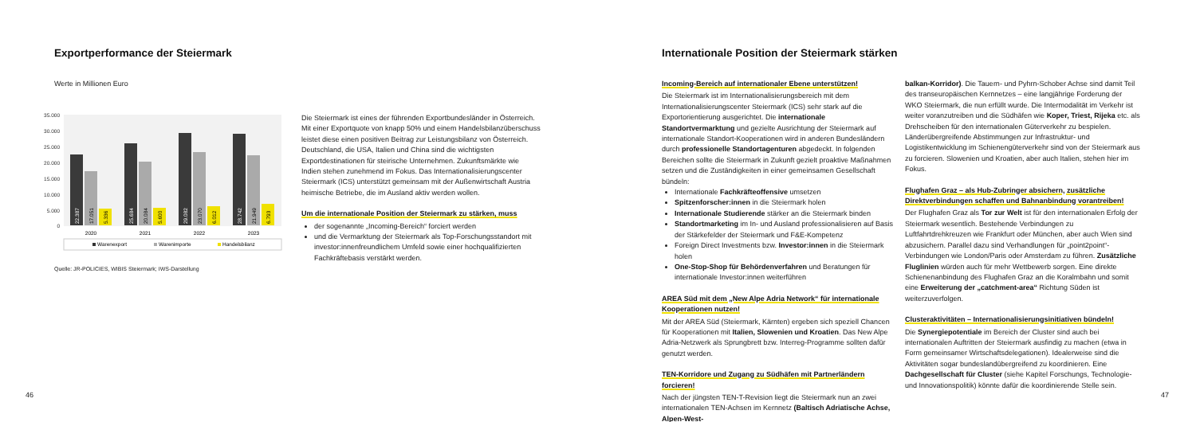Exportperformance der Steiermark
Werte in Millionen Euro
35.000
30.000
25.000
20.000
15.000
10.000
5.000
0
22.387
17.051
5.336
25.684
20.084
5.600
29.082
23.070
6.012
28.742
21.949
6.793
2020
2021
2022
2023
Warenexport
Warenimporte
Handelsbilanz
Quelle: JR-POLICIES, WIBIS Steiermark; IWS-Darstellung
Die Steiermark ist eines der führenden Exportbundesländer in Österreich. Mit einer Exportquote von knapp 50% und einem Handelsbilanzüberschuss leistet diese einen positiven Beitrag zur Leistungsbilanz von Österreich. Deutschland, die USA, Italien und China sind die wichtigsten Exportdestinationen für steirische Unternehmen. Zukunftsmärkte wie Indien stehen zunehmend im Fokus. Das Internationalisierungscenter Steiermark (ICS) unterstützt gemeinsam mit der Außenwirtschaft Austria heimische Betriebe, die im Ausland aktiv werden wollen.
Um die internationale Position der Steiermark zu stärken, muss
der sogenannte „Incoming-Bereich“ forciert werden
und die Vermarktung der Steiermark als Top-Forschungsstandort mit investor:innenfreundlichem Umfeld sowie einer hochqualifizierten Fachkräftebasis verstärkt werden.
46
Internationale Position der Steiermark stärken
Incoming-Bereich auf internationaler Ebene unterstützen!
Die Steiermark ist im Internationalisierungsbereich mit dem Internationalisierungscenter Steiermark (ICS) sehr stark auf die Exportorientierung ausgerichtet. Die internationale Standortvermarktung und gezielte Ausrichtung der Steiermark auf internationale Standort-Kooperationen wird in anderen Bundesländern durch professionelle Standortagenturen abgedeckt. In folgenden Bereichen sollte die Steiermark in Zukunft gezielt proaktive Maßnahmen setzen und die Zuständigkeiten in einer gemeinsamen Gesellschaft bündeln:
Internationale Fachkräfteoffensive umsetzen
Spitzenforscher:innen in die Steiermark holen
Internationale Studierende stärker an die Steiermark binden
Standortmarketing im In- und Ausland professionalisieren auf Basis der Stärkefelder der Steiermark und F&E-Kompetenz
Foreign Direct Investments bzw. Investor:innen in die Steiermark holen
One-Stop-Shop für Behördenverfahren und Beratungen für internationale Investor:innen weiterführen
AREA Süd mit dem „New Alpe Adria Network“ für internationale Kooperationen nutzen!
Mit der AREA Süd (Steiermark, Kärnten) ergeben sich speziell Chancen für Kooperationen mit Italien, Slowenien und Kroatien. Das New Alpe Adria-Netzwerk als Sprungbrett bzw. Interreg-Programme sollten dafür genutzt werden.
TEN-Korridore und Zugang zu Südhäfen mit Partnerländern forcieren!
Nach der jüngsten TEN-T-Revision liegt die Steiermark nun an zwei internationalen TEN-Achsen im Kernnetz (Baltisch Adriatische Achse, Alpen-West-
balkan-Korridor). Die Tauern- und Pyhrn-Schober Achse sind damit Teil des transeuropäischen Kernnetzes – eine langjährige Forderung der WKO Steiermark, die nun erfüllt wurde. Die Intermodalität im Verkehr ist weiter voranzutreiben und die Südhäfen wie Koper, Triest, Rijeka etc. als Drehscheiben für den internationalen Güterverkehr zu bespielen. Länderübergreifende Abstimmungen zur Infrastruktur- und Logistikentwicklung im Schienengüterverkehr sind von der Steiermark aus zu forcieren. Slowenien und Kroatien, aber auch Italien, stehen hier im Fokus.
Flughafen Graz – als Hub-Zubringer absichern, zusätzliche Direktverbindungen schaffen und Bahnanbindung vorantreiben!
Der Flughafen Graz als Tor zur Welt ist für den internationalen Erfolg der Steiermark wesentlich. Bestehende Verbindungen zu Luftfahrtdrehkreuzen wie Frankfurt oder München, aber auch Wien sind abzusichern. Parallel dazu sind Verhandlungen für „point2point“-Verbindungen wie London/Paris oder Amsterdam zu führen. Zusätzliche Fluglinien würden auch für mehr Wettbewerb sorgen. Eine direkte Schienenanbindung des Flughafen Graz an die Koralmbahn und somit eine Erweiterung der „catchment-area“ Richtung Süden ist weiterzuverfolgen.
Clusteraktivitäten – Internationalisierungsinitiativen bündeln!
Die Synergiepotentiale im Bereich der Cluster sind auch bei internationalen Auftritten der Steiermark ausfindig zu machen (etwa in Form gemeinsamer Wirtschaftsdelegationen). Idealerweise sind die Aktivitäten sogar bundeslandübergreifend zu koordinieren. Eine Dachgesellschaft für Cluster (siehe Kapitel Forschungs, Technologie- und Innovationspolitik) könnte dafür die koordinierende Stelle sein.
47